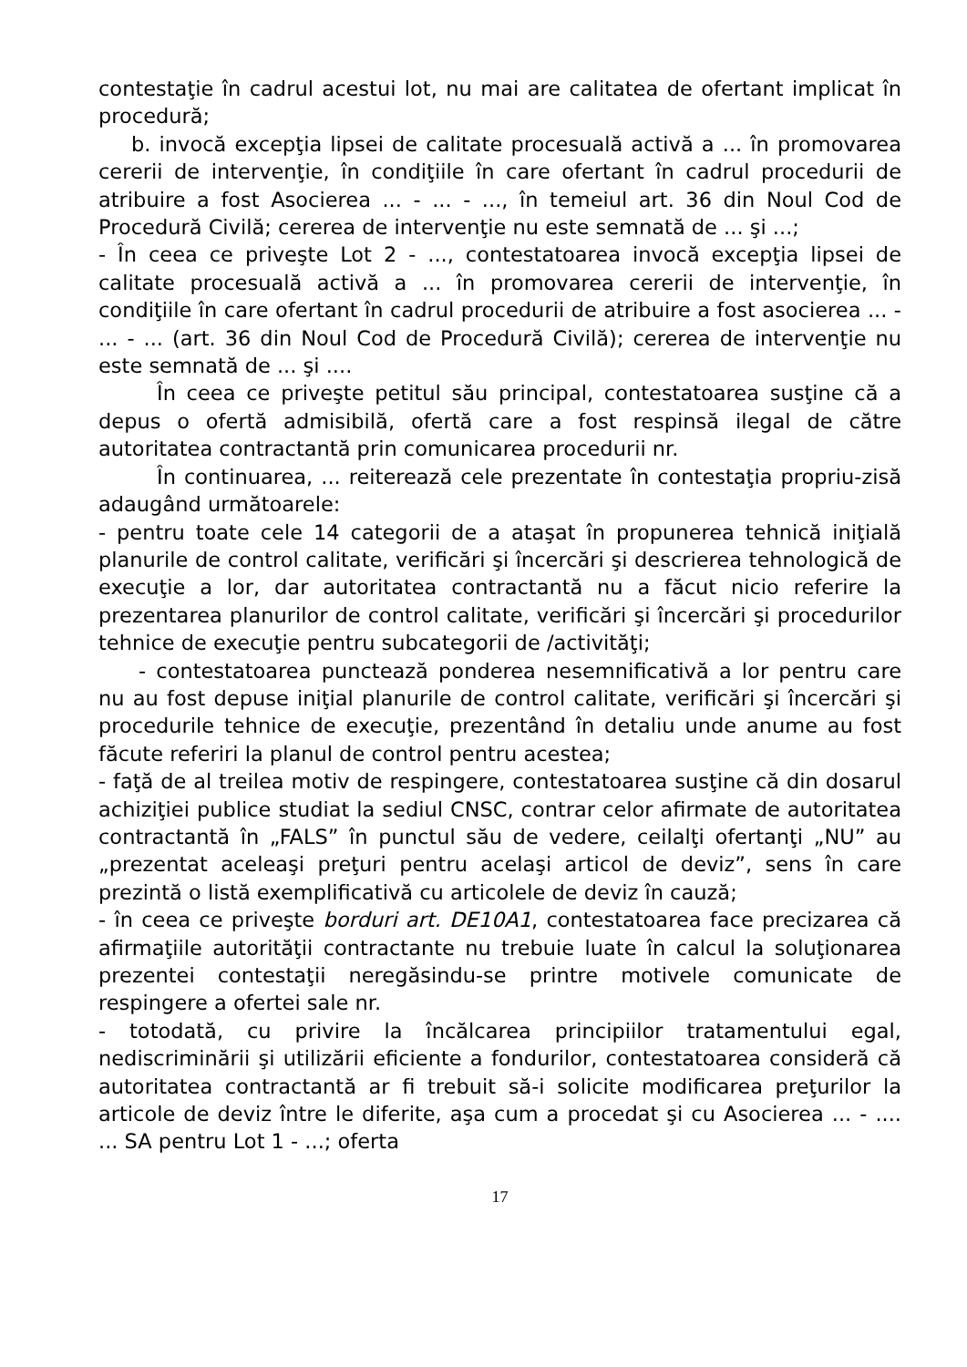contestaţie în cadrul acestui lot, nu mai are calitatea de ofertant implicat în procedură;
b. invocă excepţia lipsei de calitate procesuală activă a ... în promovarea cererii de intervenţie, în condiţiile în care ofertant în cadrul procedurii de atribuire a fost Asocierea ... - ... - ..., în temeiul art. 36 din Noul Cod de Procedură Civilă; cererea de intervenţie nu este semnată de ... şi ...;
- În ceea ce priveşte Lot 2 - ..., contestatoarea invocă excepţia lipsei de calitate procesuală activă a ... în promovarea cererii de intervenţie, în condiţiile în care ofertant în cadrul procedurii de atribuire a fost asocierea ... - ... - ... (art. 36 din Noul Cod de Procedură Civilă); cererea de intervenţie nu este semnată de ... şi ....
În ceea ce priveşte petitul său principal, contestatoarea susţine că a depus o ofertă admisibilă, ofertă care a fost respinsă ilegal de către autoritatea contractantă prin comunicarea procedurii nr.
În continuarea, ... reiterează cele prezentate în contestaţia propriu-zisă adaugând următoarele:
- pentru toate cele 14 categorii de a ataşat în propunerea tehnică iniţială planurile de control calitate, verificări şi încercări şi descrierea tehnologică de execuţie a lor, dar autoritatea contractantă nu a făcut nicio referire la prezentarea planurilor de control calitate, verificări şi încercări şi procedurilor tehnice de execuţie pentru subcategorii de /activităţi;
- contestatoarea punctează ponderea nesemnificativă a lor pentru care nu au fost depuse iniţial planurile de control calitate, verificări şi încercări şi procedurile tehnice de execuţie, prezentând în detaliu unde anume au fost făcute referiri la planul de control pentru acestea;
- faţă de al treilea motiv de respingere, contestatoarea susţine că din dosarul achiziţiei publice studiat la sediul CNSC, contrar celor afirmate de autoritatea contractantă în „FALS” în punctul său de vedere, ceilalţi ofertanţi „NU” au „prezentat aceleaşi preţuri pentru acelaşi articol de deviz”, sens în care prezintă o listă exemplificativă cu articolele de deviz în cauză;
- în ceea ce priveşte borduri art. DE10A1, contestatoarea face precizarea că afirmaţiile autorităţii contractante nu trebuie luate în calcul la soluţionarea prezentei contestaţii neregăsindu-se printre motivele comunicate de respingere a ofertei sale nr.
- totodată, cu privire la încălcarea principiilor tratamentului egal, nediscriminării şi utilizării eficiente a fondurilor, contestatoarea consideră că autoritatea contractantă ar fi trebuit să-i solicite modificarea preţurilor la articole de deviz între le diferite, aşa cum a procedat şi cu Asocierea ... - .... ... SA pentru Lot 1 - ...; oferta
17